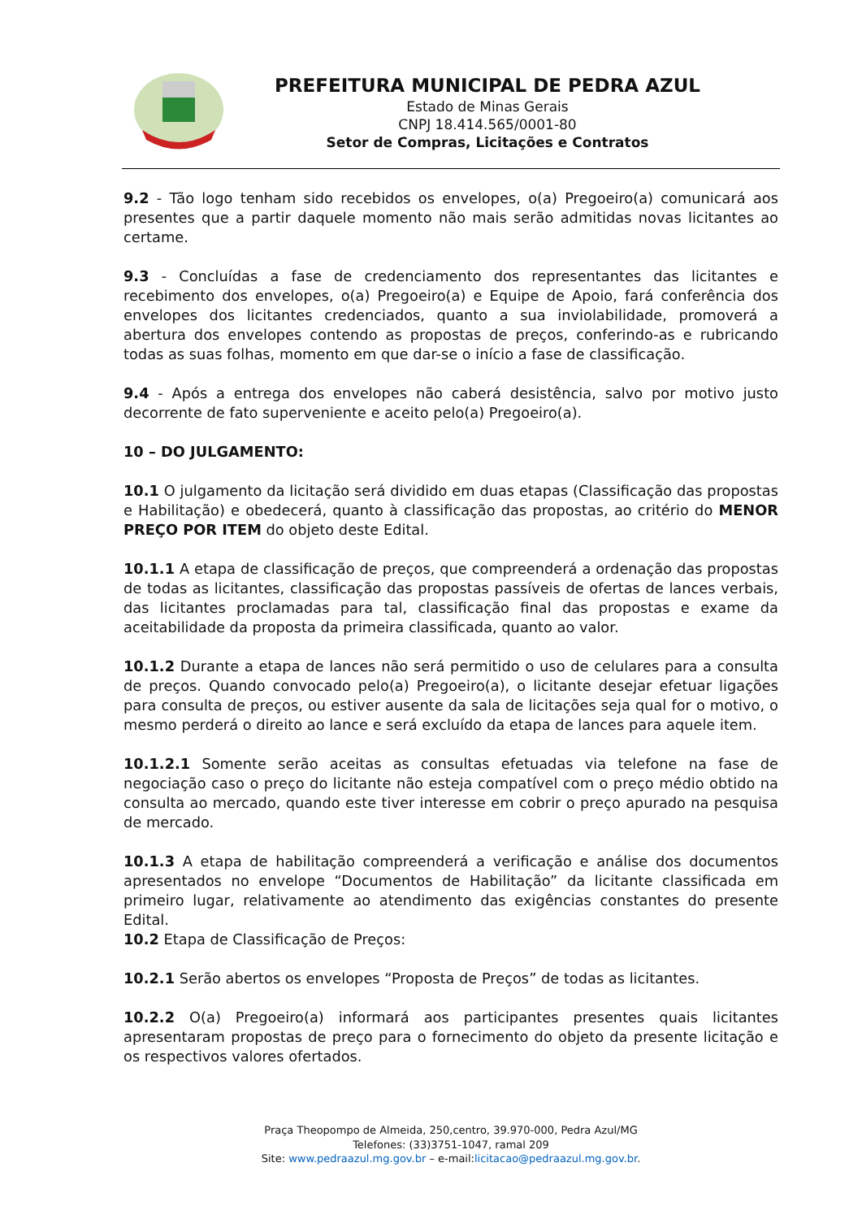PREFEITURA MUNICIPAL DE PEDRA AZUL
Estado de Minas Gerais
CNPJ 18.414.565/0001-80
Setor de Compras, Licitações e Contratos
9.2 - Tão logo tenham sido recebidos os envelopes, o(a) Pregoeiro(a) comunicará aos presentes que a partir daquele momento não mais serão admitidas novas licitantes ao certame.
9.3 - Concluídas a fase de credenciamento dos representantes das licitantes e recebimento dos envelopes, o(a) Pregoeiro(a) e Equipe de Apoio, fará conferência dos envelopes dos licitantes credenciados, quanto a sua inviolabilidade, promoverá a abertura dos envelopes contendo as propostas de preços, conferindo-as e rubricando todas as suas folhas, momento em que dar-se o início a fase de classificação.
9.4 - Após a entrega dos envelopes não caberá desistência, salvo por motivo justo decorrente de fato superveniente e aceito pelo(a) Pregoeiro(a).
10 – DO JULGAMENTO:
10.1 O julgamento da licitação será dividido em duas etapas (Classificação das propostas e Habilitação) e obedecerá, quanto à classificação das propostas, ao critério do MENOR PREÇO POR ITEM do objeto deste Edital.
10.1.1 A etapa de classificação de preços, que compreenderá a ordenação das propostas de todas as licitantes, classificação das propostas passíveis de ofertas de lances verbais, das licitantes proclamadas para tal, classificação final das propostas e exame da aceitabilidade da proposta da primeira classificada, quanto ao valor.
10.1.2 Durante a etapa de lances não será permitido o uso de celulares para a consulta de preços. Quando convocado pelo(a) Pregoeiro(a), o licitante desejar efetuar ligações para consulta de preços, ou estiver ausente da sala de licitações seja qual for o motivo, o mesmo perderá o direito ao lance e será excluído da etapa de lances para aquele item.
10.1.2.1 Somente serão aceitas as consultas efetuadas via telefone na fase de negociação caso o preço do licitante não esteja compatível com o preço médio obtido na consulta ao mercado, quando este tiver interesse em cobrir o preço apurado na pesquisa de mercado.
10.1.3 A etapa de habilitação compreenderá a verificação e análise dos documentos apresentados no envelope “Documentos de Habilitação” da licitante classificada em primeiro lugar, relativamente ao atendimento das exigências constantes do presente Edital.
10.2 Etapa de Classificação de Preços:
10.2.1 Serão abertos os envelopes “Proposta de Preços” de todas as licitantes.
10.2.2 O(a) Pregoeiro(a) informará aos participantes presentes quais licitantes apresentaram propostas de preço para o fornecimento do objeto da presente licitação e os respectivos valores ofertados.
Praça Theopompo de Almeida, 250,centro, 39.970-000, Pedra Azul/MG
Telefones: (33)3751-1047, ramal 209
Site: www.pedraazul.mg.gov.br – e-mail:licitacao@pedraazul.mg.gov.br.